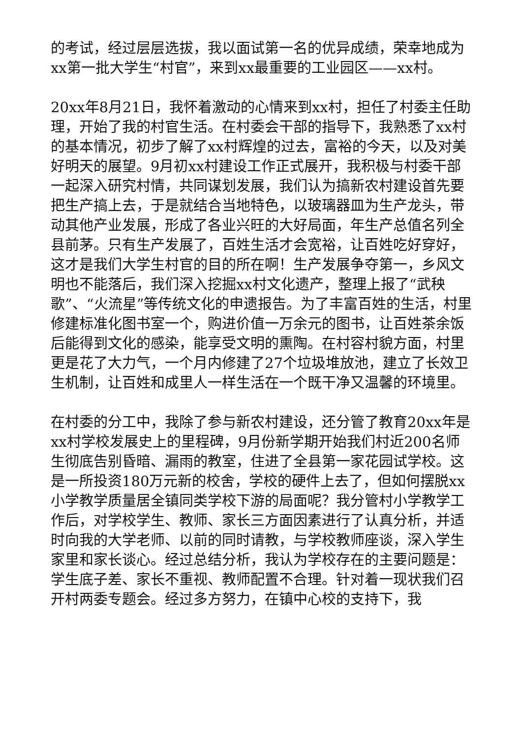的考试，经过层层选拔，我以面试第一名的优异成绩，荣幸地成为xx第一批大学生“村官”，来到xx最重要的工业园区——xx村。
20xx年8月21日，我怀着激动的心情来到xx村，担任了村委主任助理，开始了我的村官生活。在村委会干部的指导下，我熟悉了xx村的基本情况，初步了解了xx村辉煌的过去，富裕的今天，以及对美好明天的展望。9月初xx村建设工作正式展开，我积极与村委干部一起深入研究村情，共同谋划发展，我们认为搞新农村建设首先要把生产搞上去，于是就结合当地特色，以玻璃器皿为生产龙头，带动其他产业发展，形成了各业兴旺的大好局面，年生产总值名列全县前茅。只有生产发展了，百姓生活才会宽裕，让百姓吃好穿好，这才是我们大学生村官的目的所在啊！生产发展争夺第一，乡风文明也不能落后，我们深入挖掘xx村文化遗产，整理上报了“武秧歌”、“火流星”等传统文化的申遗报告。为了丰富百姓的生活，村里修建标准化图书室一个，购进价值一万余元的图书，让百姓茶余饭后能得到文化的感染，能享受文明的熏陶。在村容村貌方面，村里更是花了大力气，一个月内修建了27个垃圾堆放池，建立了长效卫生机制，让百姓和成里人一样生活在一个既干净又温馨的环境里。
在村委的分工中，我除了参与新农村建设，还分管了教育20xx年是xx村学校发展史上的里程碑，9月份新学期开始我们村近200名师生彻底告别昏暗、漏雨的教室，住进了全县第一家花园试学校。这是一所投资180万元新的校舍，学校的硬件上去了，但如何摆脱xx小学教学质量居全镇同类学校下游的局面呢？我分管村小学教学工作后，对学校学生、教师、家长三方面因素进行了认真分析，并适时向我的大学老师、以前的同时请教，与学校教师座谈，深入学生家里和家长谈心。经过总结分析，我认为学校存在的主要问题是：学生底子差、家长不重视、教师配置不合理。针对着一现状我们召开村两委专题会。经过多方努力，在镇中心校的支持下，我